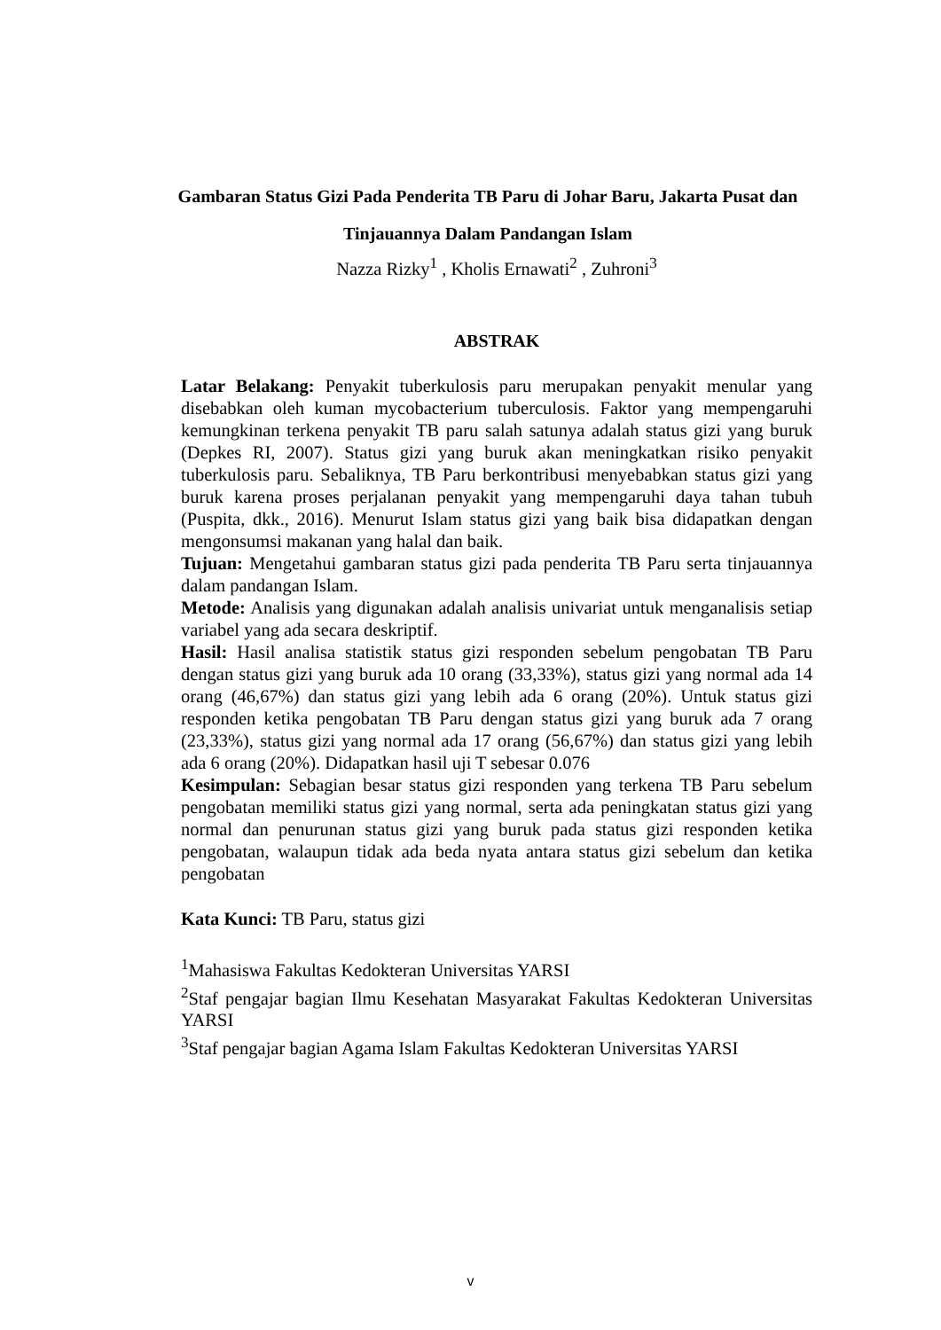Gambaran Status Gizi Pada Penderita TB Paru di Johar Baru, Jakarta Pusat dan Tinjauannya Dalam Pandangan Islam
Nazza Rizky<sup>1</sup> , Kholis Ernawati<sup>2</sup> , Zuhroni<sup>3</sup>
ABSTRAK
Latar Belakang: Penyakit tuberkulosis paru merupakan penyakit menular yang disebabkan oleh kuman mycobacterium tuberculosis. Faktor yang mempengaruhi kemungkinan terkena penyakit TB paru salah satunya adalah status gizi yang buruk (Depkes RI, 2007). Status gizi yang buruk akan meningkatkan risiko penyakit tuberkulosis paru. Sebaliknya, TB Paru berkontribusi menyebabkan status gizi yang buruk karena proses perjalanan penyakit yang mempengaruhi daya tahan tubuh (Puspita, dkk., 2016). Menurut Islam status gizi yang baik bisa didapatkan dengan mengonsumsi makanan yang halal dan baik.
Tujuan: Mengetahui gambaran status gizi pada penderita TB Paru serta tinjauannya dalam pandangan Islam.
Metode: Analisis yang digunakan adalah analisis univariat untuk menganalisis setiap variabel yang ada secara deskriptif.
Hasil: Hasil analisa statistik status gizi responden sebelum pengobatan TB Paru dengan status gizi yang buruk ada 10 orang (33,33%), status gizi yang normal ada 14 orang (46,67%) dan status gizi yang lebih ada 6 orang (20%). Untuk status gizi responden ketika pengobatan TB Paru dengan status gizi yang buruk ada 7 orang (23,33%), status gizi yang normal ada 17 orang (56,67%) dan status gizi yang lebih ada 6 orang (20%). Didapatkan hasil uji T sebesar 0.076
Kesimpulan: Sebagian besar status gizi responden yang terkena TB Paru sebelum pengobatan memiliki status gizi yang normal, serta ada peningkatan status gizi yang normal dan penurunan status gizi yang buruk pada status gizi responden ketika pengobatan, walaupun tidak ada beda nyata antara status gizi sebelum dan ketika pengobatan
Kata Kunci: TB Paru, status gizi
<sup>1</sup> Mahasiswa Fakultas Kedokteran Universitas YARSI
<sup>2</sup> Staf pengajar bagian Ilmu Kesehatan Masyarakat Fakultas Kedokteran Universitas YARSI
<sup>3</sup> Staf pengajar bagian Agama Islam Fakultas Kedokteran Universitas YARSI
v